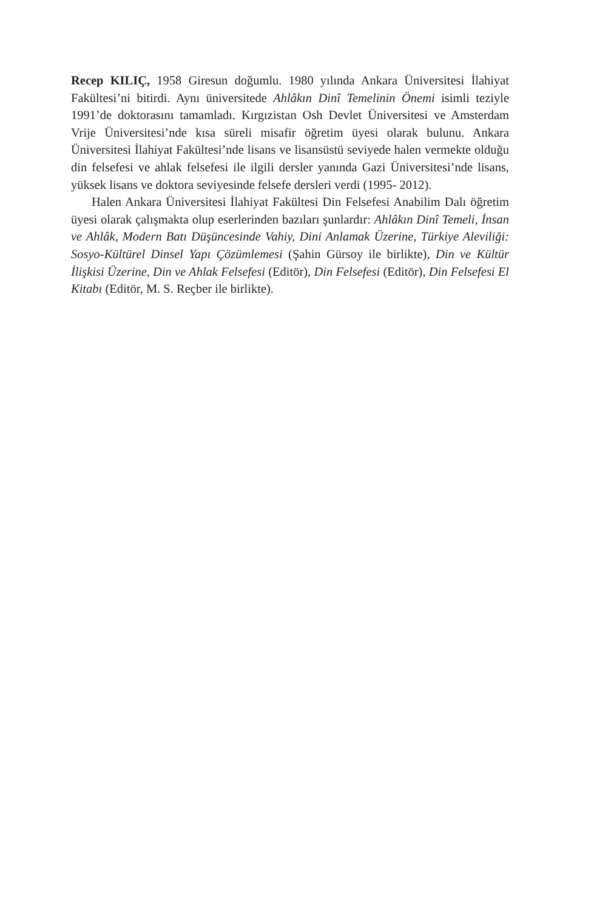Recep KILIÇ, 1958 Giresun doğumlu. 1980 yılında Ankara Üniversitesi İlahiyat Fakültesi’ni bitirdi. Aynı üniversitede Ahlâkın Dinî Temelinin Önemi isimli teziyle 1991’de doktorasını tamamladı. Kırgızistan Osh Devlet Üniversitesi ve Amsterdam Vrije Üniversitesi’nde kısa süreli misafir öğretim üyesi olarak bulunu. Ankara Üniversitesi İlahiyat Fakültesi’nde lisans ve lisansüstü seviyede halen vermekte olduğu din felsefesi ve ahlak felsefesi ile ilgili dersler yanında Gazi Üniversitesi’nde lisans, yüksek lisans ve doktora seviyesinde felsefe dersleri verdi (1995- 2012).
Halen Ankara Üniversitesi İlahiyat Fakültesi Din Felsefesi Anabilim Dalı öğretim üyesi olarak çalışmakta olup eserlerinden bazıları şunlardır: Ahlâkın Dinî Temeli, İnsan ve Ahlâk, Modern Batı Düşüncesinde Vahiy, Dini Anlamak Üzerine, Türkiye Aleviliği: Sosyo-Kültürel Dinsel Yapı Çözümlemesi (Şahin Gürsoy ile birlikte), Din ve Kültür İlişkisi Üzerine, Din ve Ahlak Felsefesi (Editör), Din Felsefesi (Editör), Din Felsefesi El Kitabı (Editör, M. S. Reçber ile birlikte).